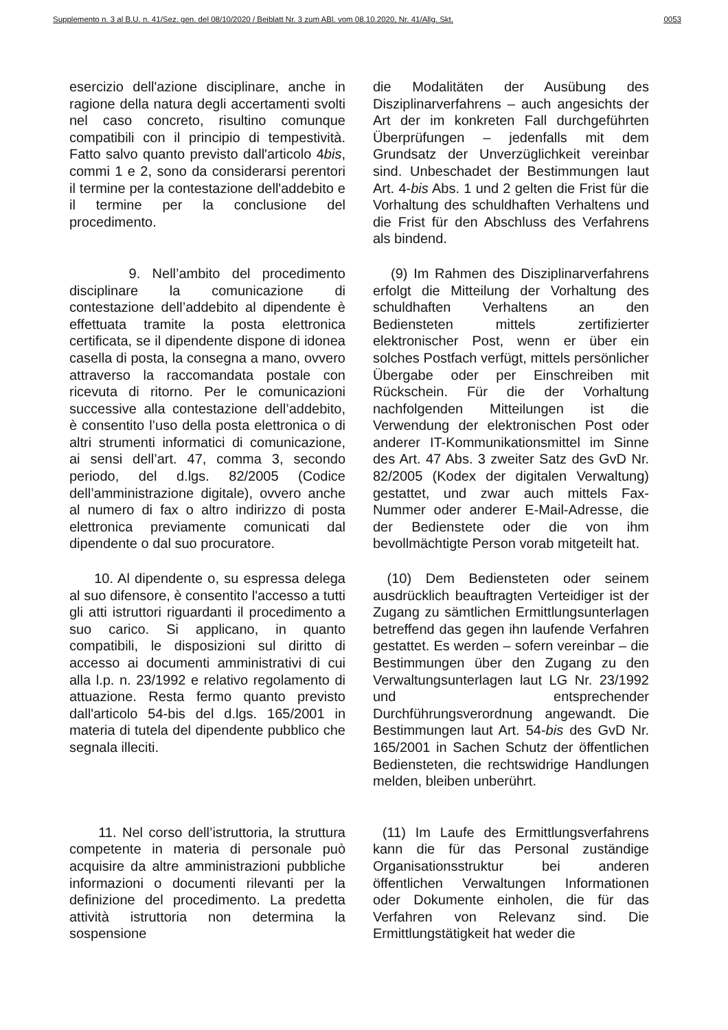Supplemento n. 3 al B.U. n. 41/Sez. gen. del 08/10/2020 / Beiblatt Nr. 3 zum ABl. vom 08.10.2020, Nr. 41/Allg. Skt. 0053
esercizio dell'azione disciplinare, anche in ragione della natura degli accertamenti svolti nel caso concreto, risultino comunque compatibili con il principio di tempestività. Fatto salvo quanto previsto dall'articolo 4bis, commi 1 e 2, sono da considerarsi perentori il termine per la contestazione dell'addebito e il termine per la conclusione del procedimento.
die Modalitäten der Ausübung des Disziplinarverfahrens – auch angesichts der Art der im konkreten Fall durchgeführten Überprüfungen – jedenfalls mit dem Grundsatz der Unverzüglichkeit vereinbar sind. Unbeschadet der Bestimmungen laut Art. 4-bis Abs. 1 und 2 gelten die Frist für die Vorhaltung des schuldhaften Verhaltens und die Frist für den Abschluss des Verfahrens als bindend.
9. Nell’ambito del procedimento disciplinare la comunicazione di contestazione dell’addebito al dipendente è effettuata tramite la posta elettronica certificata, se il dipendente dispone di idonea casella di posta, la consegna a mano, ovvero attraverso la raccomandata postale con ricevuta di ritorno. Per le comunicazioni successive alla contestazione dell’addebito, è consentito l’uso della posta elettronica o di altri strumenti informatici di comunicazione, ai sensi dell’art. 47, comma 3, secondo periodo, del d.lgs. 82/2005 (Codice dell’amministrazione digitale), ovvero anche al numero di fax o altro indirizzo di posta elettronica previamente comunicati dal dipendente o dal suo procuratore.
(9) Im Rahmen des Disziplinarverfahrens erfolgt die Mitteilung der Vorhaltung des schuldhaften Verhaltens an den Bediensteten mittels zertifizierter elektronischer Post, wenn er über ein solches Postfach verfügt, mittels persönlicher Übergabe oder per Einschreiben mit Rückschein. Für die der Vorhaltung nachfolgenden Mitteilungen ist die Verwendung der elektronischen Post oder anderer IT-Kommunikationsmittel im Sinne des Art. 47 Abs. 3 zweiter Satz des GvD Nr. 82/2005 (Kodex der digitalen Verwaltung) gestattet, und zwar auch mittels Fax-Nummer oder anderer E-Mail-Adresse, die der Bedienstete oder die von ihm bevollmächtigte Person vorab mitgeteilt hat.
10. Al dipendente o, su espressa delega al suo difensore, è consentito l'accesso a tutti gli atti istruttori riguardanti il procedimento a suo carico. Si applicano, in quanto compatibili, le disposizioni sul diritto di accesso ai documenti amministrativi di cui alla l.p. n. 23/1992 e relativo regolamento di attuazione. Resta fermo quanto previsto dall'articolo 54-bis del d.lgs. 165/2001 in materia di tutela del dipendente pubblico che segnala illeciti.
(10) Dem Bediensteten oder seinem ausdrücklich beauftragten Verteidiger ist der Zugang zu sämtlichen Ermittlungsunterlagen betreffend das gegen ihn laufende Verfahren gestattet. Es werden – sofern vereinbar – die Bestimmungen über den Zugang zu den Verwaltungsunterlagen laut LG Nr. 23/1992 und entsprechender Durchführungsverordnung angewandt. Die Bestimmungen laut Art. 54-bis des GvD Nr. 165/2001 in Sachen Schutz der öffentlichen Bediensteten, die rechtswidrige Handlungen melden, bleiben unberührt.
11. Nel corso dell’istruttoria, la struttura competente in materia di personale può acquisire da altre amministrazioni pubbliche informazioni o documenti rilevanti per la definizione del procedimento. La predetta attività istruttoria non determina la sospensione
(11) Im Laufe des Ermittlungsverfahrens kann die für das Personal zuständige Organisationsstruktur bei anderen öffentlichen Verwaltungen Informationen oder Dokumente einholen, die für das Verfahren von Relevanz sind. Die Ermittlungstätigkeit hat weder die